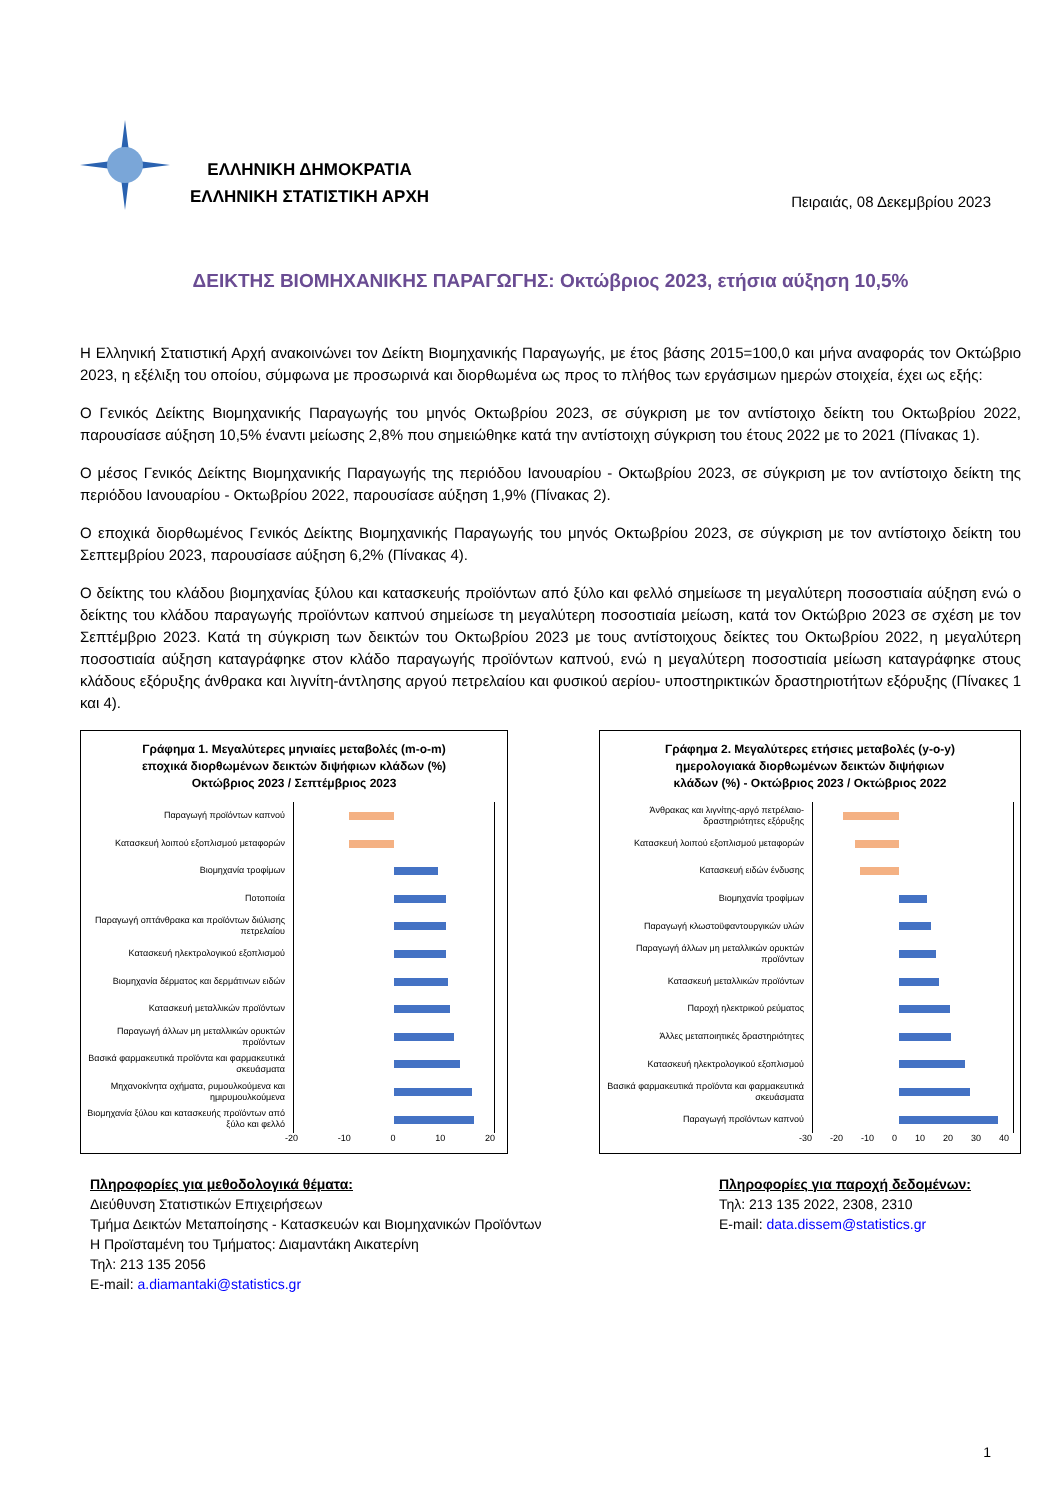ΕΛΛΗΝΙΚΗ ΔΗΜΟΚΡΑΤΙΑ
ΕΛΛΗΝΙΚΗ ΣΤΑΤΙΣΤΙΚΗ ΑΡΧΗ
Πειραιάς, 08 Δεκεμβρίου 2023
ΔΕΙΚΤΗΣ ΒΙΟΜΗΧΑΝΙΚΗΣ ΠΑΡΑΓΩΓΗΣ: Οκτώβριος 2023, ετήσια αύξηση 10,5%
Η Ελληνική Στατιστική Αρχή ανακοινώνει τον Δείκτη Βιομηχανικής Παραγωγής, με έτος βάσης 2015=100,0 και μήνα αναφοράς τον Οκτώβριο 2023, η εξέλιξη του οποίου, σύμφωνα με προσωρινά και διορθωμένα ως προς το πλήθος των εργάσιμων ημερών στοιχεία, έχει ως εξής:
Ο Γενικός Δείκτης Βιομηχανικής Παραγωγής του μηνός Οκτωβρίου 2023, σε σύγκριση με τον αντίστοιχο δείκτη του Οκτωβρίου 2022, παρουσίασε αύξηση 10,5% έναντι μείωσης 2,8% που σημειώθηκε κατά την αντίστοιχη σύγκριση του έτους 2022 με το 2021 (Πίνακας 1).
Ο μέσος Γενικός Δείκτης Βιομηχανικής Παραγωγής της περιόδου Ιανουαρίου - Οκτωβρίου 2023, σε σύγκριση με τον αντίστοιχο δείκτη της περιόδου Ιανουαρίου - Οκτωβρίου 2022, παρουσίασε αύξηση 1,9% (Πίνακας 2).
Ο εποχικά διορθωμένος Γενικός Δείκτης Βιομηχανικής Παραγωγής του μηνός Οκτωβρίου 2023, σε σύγκριση με τον αντίστοιχο δείκτη του Σεπτεμβρίου 2023, παρουσίασε αύξηση 6,2% (Πίνακας 4).
Ο δείκτης του κλάδου βιομηχανίας ξύλου και κατασκευής προϊόντων από ξύλο και φελλό σημείωσε τη μεγαλύτερη ποσοστιαία αύξηση ενώ ο δείκτης του κλάδου παραγωγής προϊόντων καπνού σημείωσε τη μεγαλύτερη ποσοστιαία μείωση, κατά τον Οκτώβριο 2023 σε σχέση με τον Σεπτέμβριο 2023. Κατά τη σύγκριση των δεικτών του Οκτωβρίου 2023 με τους αντίστοιχους δείκτες του Οκτωβρίου 2022, η μεγαλύτερη ποσοστιαία αύξηση καταγράφηκε στον κλάδο παραγωγής προϊόντων καπνού, ενώ η μεγαλύτερη ποσοστιαία μείωση καταγράφηκε στους κλάδους εξόρυξης άνθρακα και λιγνίτη-άντλησης αργού πετρελαίου και φυσικού αερίου- υποστηρικτικών δραστηριοτήτων εξόρυξης (Πίνακες 1 και 4).
Γράφημα 1. Μεγαλύτερες μηνιαίες μεταβολές (m-o-m)
εποχικά διορθωμένων δεικτών διψήφιων κλάδων (%)
Οκτώβριος 2023 / Σεπτέμβριος 2023
Παραγωγή προϊόντων καπνού
Κατασκευή λοιπού εξοπλισμού μεταφορών
Βιομηχανία τροφίμων
Ποτοποιία
Παραγωγή οπτάνθρακα και προϊόντων διύλισης πετρελαίου
Κατασκευή ηλεκτρολογικού εξοπλισμού
Βιομηχανία δέρματος και δερμάτινων ειδών
Κατασκευή μεταλλικών προϊόντων
Παραγωγή άλλων μη μεταλλικών ορυκτών προϊόντων
Βασικά φαρμακευτικά προϊόντα και φαρμακευτικά σκευάσματα
Μηχανοκίνητα οχήματα, ρυμουλκούμενα και ημιρυμουλκούμενα
Βιομηχανία ξύλου και κατασκευής προϊόντων από ξύλο και φελλό
-20 -10 0 10 20
Γράφημα 2. Μεγαλύτερες ετήσιες μεταβολές (y-o-y)
ημερολογιακά διορθωμένων δεικτών διψήφιων
κλάδων (%) - Οκτώβριος 2023 / Οκτώβριος 2022
Άνθρακας και λιγνίτης-αργό πετρέλαιο-δραστηριότητες εξόρυξης
Κατασκευή λοιπού εξοπλισμού μεταφορών
Κατασκευή ειδών ένδυσης
Βιομηχανία τροφίμων
Παραγωγή κλωστοϋφαντουργικών υλών
Παραγωγή άλλων μη μεταλλικών ορυκτών προϊόντων
Κατασκευή μεταλλικών προϊόντων
Παροχή ηλεκτρικού ρεύματος
Άλλες μεταποιητικές δραστηριότητες
Κατασκευή ηλεκτρολογικού εξοπλισμού
Βασικά φαρμακευτικά προϊόντα και φαρμακευτικά σκευάσματα
Παραγωγή προϊόντων καπνού
-30 -20 -10 0 10 20 30 40
Πληροφορίες για μεθοδολογικά θέματα:
Διεύθυνση Στατιστικών Επιχειρήσεων
Τμήμα Δεικτών Μεταποίησης - Κατασκευών και Βιομηχανικών Προϊόντων
Η Προϊσταμένη του Τμήματος: Διαμαντάκη Αικατερίνη
Τηλ: 213 135 2056
E-mail: a.diamantaki@statistics.gr
Πληροφορίες για παροχή δεδομένων:
Τηλ: 213 135 2022, 2308, 2310
E-mail: data.dissem@statistics.gr
1